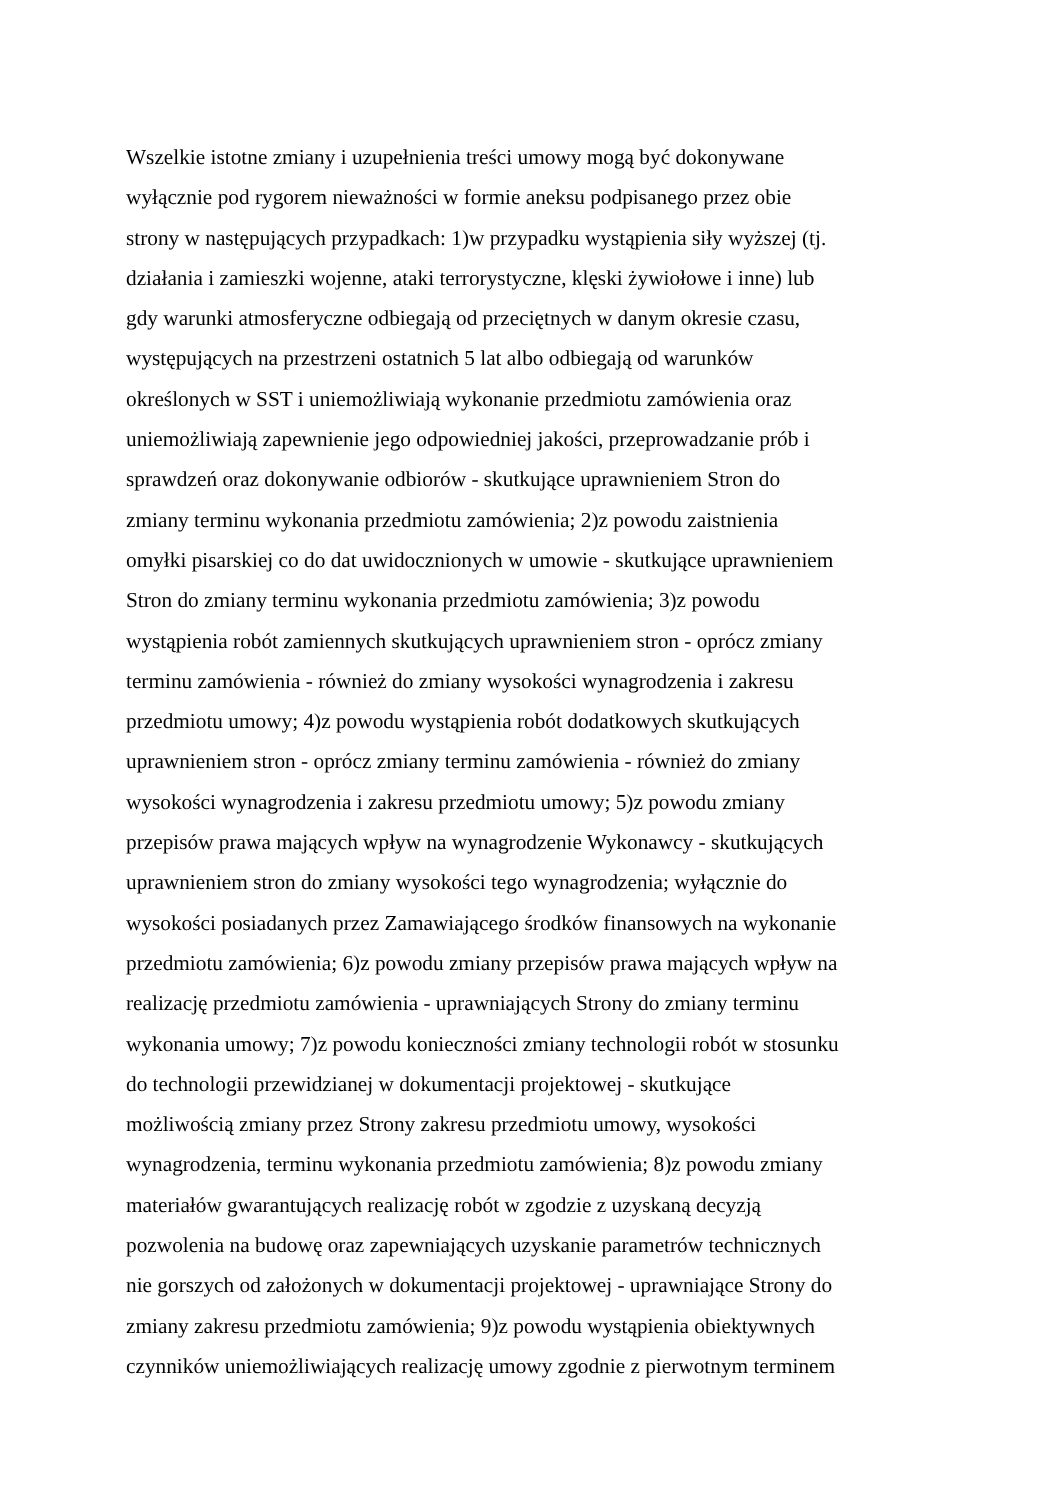Wszelkie istotne zmiany i uzupełnienia treści umowy mogą być dokonywane
wyłącznie pod rygorem nieważności w formie aneksu podpisanego przez obie
strony w następujących przypadkach: 1)w przypadku wystąpienia siły wyższej (tj.
działania i zamieszki wojenne, ataki terrorystyczne, klęski żywiołowe i inne) lub
gdy warunki atmosferyczne odbiegają od przeciętnych w danym okresie czasu,
występujących na przestrzeni ostatnich 5 lat albo odbiegają od warunków
określonych w SST i uniemożliwiają wykonanie przedmiotu zamówienia oraz
uniemożliwiają zapewnienie jego odpowiedniej jakości, przeprowadzanie prób i
sprawdzeń oraz dokonywanie odbiorów - skutkujące uprawnieniem Stron do
zmiany terminu wykonania przedmiotu zamówienia; 2)z powodu zaistnienia
omyłki pisarskiej co do dat uwidocznionych w umowie - skutkujące uprawnieniem
Stron do zmiany terminu wykonania przedmiotu zamówienia; 3)z powodu
wystąpienia robót zamiennych skutkujących uprawnieniem stron - oprócz zmiany
terminu zamówienia - również do zmiany wysokości wynagrodzenia i zakresu
przedmiotu umowy; 4)z powodu wystąpienia robót dodatkowych skutkujących
uprawnieniem stron - oprócz zmiany terminu zamówienia - również do zmiany
wysokości wynagrodzenia i zakresu przedmiotu umowy; 5)z powodu zmiany
przepisów prawa mających wpływ na wynagrodzenie Wykonawcy - skutkujących
uprawnieniem stron do zmiany wysokości tego wynagrodzenia; wyłącznie do
wysokości posiadanych przez Zamawiającego środków finansowych na wykonanie
przedmiotu zamówienia; 6)z powodu zmiany przepisów prawa mających wpływ na
realizację przedmiotu zamówienia - uprawniających Strony do zmiany terminu
wykonania umowy; 7)z powodu konieczności zmiany technologii robót w stosunku
do technologii przewidzianej w dokumentacji projektowej - skutkujące
możliwością zmiany przez Strony zakresu przedmiotu umowy, wysokości
wynagrodzenia, terminu wykonania przedmiotu zamówienia; 8)z powodu zmiany
materiałów gwarantujących realizację robót w zgodzie z uzyskaną decyzją
pozwolenia na budowę oraz zapewniających uzyskanie parametrów technicznych
nie gorszych od założonych w dokumentacji projektowej - uprawniające Strony do
zmiany zakresu przedmiotu zamówienia; 9)z powodu wystąpienia obiektywnych
czynników uniemożliwiających realizację umowy zgodnie z pierwotnym terminem